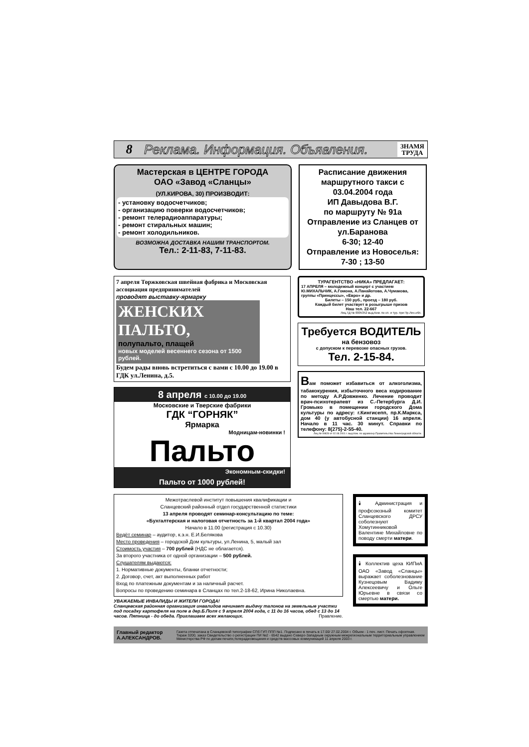8
Реклама. Информация. Объявления.
ЗНАМЯ
ТРУДА
Мастерская в ЦЕНТРЕ ГОРОДА
ОАО «Завод «Сланцы»
(УЛ.КИРОВА, 30) ПРОИЗВОДИТ:
- установку водосчетчиков;
- организацию поверки водосчетчиков;
- ремонт телерадиоаппаратуры;
- ремонт стиральных машин;
- ремонт холодильников.
ВОЗМОЖНА ДОСТАВКА НАШИМ ТРАНСПОРТОМ.
Тел.: 2-11-83, 7-11-83.
Расписание движения маршрутного такси с 03.04.2004 года
ИП Давыдова В.Г.
по маршруту № 91а
Отправление из Сланцев от ул.Баранова
6-30; 12-40
Отправление из Новоселья:
7-30 ; 13-50
7 апреля Торжковская швейная фабрика и Московская ассоциация предпринимателей
проводят выставку-ярмарку
ЖЕНСКИХ ПАЛЬТО,
полупальто, плащей
новых моделей весеннего сезона от 1500 рублей.
Будем рады вновь встретиться с вами с 10.00 до 19.00 в ГДК ул.Ленина, д.5.
8 апреля с 10.00 до 19.00
Московские и Тверские фабрики
ГДК “ГОРНЯК”
Ярмарка
Модницам-новинки !
Пальто
Экономным-скидки!
Пальто от 1000 рублей!
ТУРАГЕНТСТВО «НИКА» ПРЕДЛАГАЕТ:
17 АПРЕЛЯ – молодежный концерт с участием Ю.МИХАЛЬЧИК, А.Гомона, А.Панайотова, А.Чумакова, группы «Принцессы», «Евро» и др.
Билеты – 150 руб., проезд – 180 руб.
Каждый билет участвует в розыгрыше призов
Наш тел. 22-667
Лиц.ТД № 0005352 выд.Ком. по сп. и тур. при Пр.Лен.обл.
Требуется ВОДИТЕЛЬ
на бензовоз
с допуском к перевозке опасных грузов.
Тел. 2-15-84.
Вам поможет избавиться от алкоголизма, табакокурения, избыточного веса кодирование по методу А.Р.Довженко. Лечение проводит врач-психотерапевт из С.-Петербурга Д.И. Громыко в помещении городского Дома культуры по адресу: г.Кингисепп, пр.К.Маркса, дом 40 (у автобусной станции) 16 апреля. Начало в 11 час. 30 минут. Справки по телефону: 8(275)-2-55-40.
Лиц.№ 09828 от 02.08.2001 г. выд.Ком. по здравоохр.Правительства Ленинградской области.
Межотраслевой институт повышения квалификации и
Сланцевский районный отдел государственной статистики
13 апреля проводят семинар-консультацию по теме:
«Бухгалтерская и налоговая отчетность за 1-й квартал 2004 года»
Начало в 11.00 (регистрация с 10.30)
Ведёт семинар – аудитор, к.э.н. Е.И.Белякова
Место проведения – городской Дом культуры, ул.Ленина, 5, малый зал
Стоимость участия – 700 рублей (НДС не облагается).
За второго участника от одной организации – 500 рублей.
Слушателям выдаются:
1. Нормативные документы, бланки отчетности;
2. Договор, счет, акт выполненных работ
Вход по платежным документам и за наличный расчет.
Вопросы по проведению семинара в Сланцах по тел.2-18-62, Ирина Николаевна.
УВАЖАЕМЫЕ ИНВАЛИДЫ И ЖИТЕЛИ ГОРОДА!
Сланцевская районная организация инвалидов начинает выдачу талонов на земельные участки под посадку картофеля на поле в дер.Б.Поля с 9 апреля 2004 года, с 11 до 16 часов, обед с 13 до 14 часов. Пятница - до обеда. Приглашаем всех желающих. Правление.
🕯 Администрация и профсоюзный комитет Сланцевского ДРСУ соболезнуют Хомутинниковой Валентине Михайловне по поводу смерти матери.
🕯 Коллектив цеха КИПиА ОАО «Завод «Сланцы» выражает соболезнование Кузнецовым Вадиму Алексеевичу и Ольге Юрьевне в связи со смертью матери.
Главный редактор А.АЛЕКСАНДРОВ.
Газета отпечатана в Сланцевской типографии СПб ГУП ППП №1. Подписано в печать в 17.00/ 27.02.2004 г. Объем - 1 печ. лист. Печать офсетная. Тираж 3200, заказ Свидетельство о регистрации ПИ №2 - 6542 выдано Северо-Западным окружным межрегиональным территориальным управлением Министерства РФ по делам печати,телерадиовещания и средств массовых коммуникаций 11 апреля 2003 г.